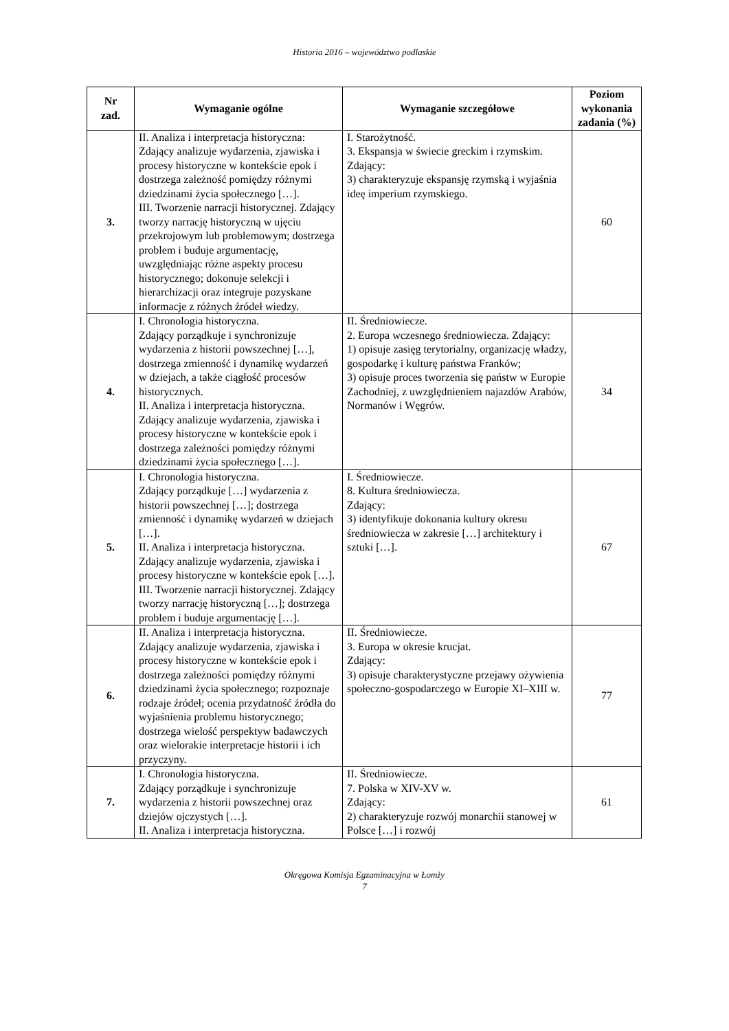Historia 2016 – województwo podlaskie
| Nr zad. | Wymaganie ogólne | Wymaganie szczegółowe | Poziom wykonania zadania (%) |
| --- | --- | --- | --- |
| 3. | II. Analiza i interpretacja historyczna: Zdający analizuje wydarzenia, zjawiska i procesy historyczne w kontekście epok i dostrzega zależność pomiędzy różnymi dziedzinami życia społecznego […]. III. Tworzenie narracji historycznej. Zdający tworzy narrację historyczną w ujęciu przekrojowym lub problemowym; dostrzega problem i buduje argumentację, uwzględniając różne aspekty procesu historycznego; dokonuje selekcji i hierarchizacji oraz integruje pozyskane informacje z różnych źródeł wiedzy. | I. Starożytność. 3. Ekspansja w świecie greckim i rzymskim. Zdający: 3) charakteryzuje ekspansję rzymską i wyjaśnia ideę imperium rzymskiego. | 60 |
| 4. | I. Chronologia historyczna. Zdający porządkuje i synchronizuje wydarzenia z historii powszechnej […], dostrzega zmienność i dynamikę wydarzeń w dziejach, a także ciągłość procesów historycznych. II. Analiza i interpretacja historyczna. Zdający analizuje wydarzenia, zjawiska i procesy historyczne w kontekście epok i dostrzega zależności pomiędzy różnymi dziedzinami życia społecznego […]. | II. Średniowiecze. 2. Europa wczesnego średniowiecza. Zdający: 1) opisuje zasięg terytorialny, organizację władzy, gospodarkę i kulturę państwa Franków; 3) opisuje proces tworzenia się państw w Europie Zachodniej, z uwzględnieniem najazdów Arabów, Normanów i Węgrów. | 34 |
| 5. | I. Chronologia historyczna. Zdający porządkuje […] wydarzenia z historii powszechnej […]; dostrzega zmienność i dynamikę wydarzeń w dziejach […]. II. Analiza i interpretacja historyczna. Zdający analizuje wydarzenia, zjawiska i procesy historyczne w kontekście epok […]. III. Tworzenie narracji historycznej. Zdający tworzy narrację historyczną […]; dostrzega problem i buduje argumentację […]. | I. Średniowiecze. 8. Kultura średniowiecza. Zdający: 3) identyfikuje dokonania kultury okresu średniowiecza w zakresie […] architektury i sztuki […]. | 67 |
| 6. | II. Analiza i interpretacja historyczna. Zdający analizuje wydarzenia, zjawiska i procesy historyczne w kontekście epok i dostrzega zależności pomiędzy różnymi dziedzinami życia społecznego; rozpoznaje rodzaje źródeł; ocenia przydatność źródła do wyjaśnienia problemu historycznego; dostrzega wielość perspektyw badawczych oraz wielorakie interpretacje historii i ich przyczyny. | II. Średniowiecze. 3. Europa w okresie krucjat. Zdający: 3) opisuje charakterystyczne przejawy ożywienia społeczno-gospodarczego w Europie XI–XIII w. | 77 |
| 7. | I. Chronologia historyczna. Zdający porządkuje i synchronizuje wydarzenia z historii powszechnej oraz dziejów ojczystych […]. II. Analiza i interpretacja historyczna. | II. Średniowiecze. 7. Polska w XIV-XV w. Zdający: 2) charakteryzuje rozwój monarchii stanowej w Polsce […] i rozwój | 61 |
Okręgowa Komisja Egzaminacyjna w Łomży
7